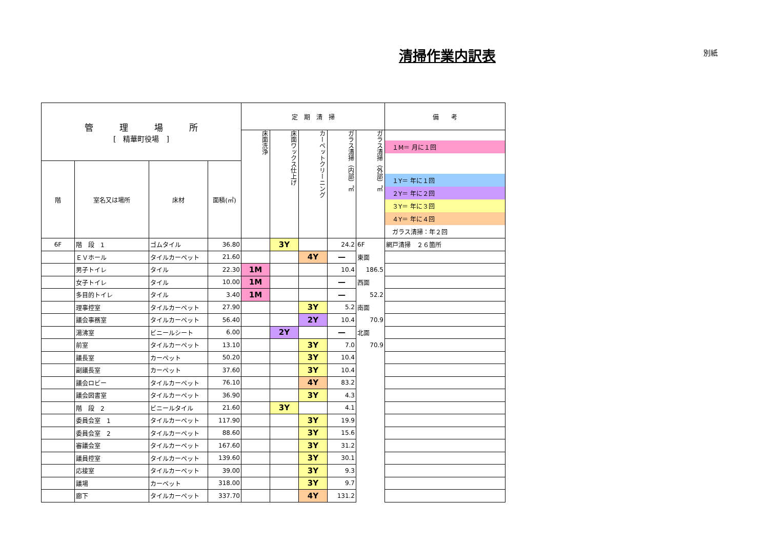清掃作業内訳表
別紙
| 管 理 場 所 [ 精華町役場 ] | | | | 定 期 清 掃 | | | | | 備 考 |
| --- | --- | --- | --- | --- | --- | --- | --- | --- | --- |
| | | | | 床面洗浄 | 床面ワックス仕上げ | カーペットクリーニング | ガラス清掃（内部）㎡ | ガラス清掃（外部）㎡ | １M＝ 月に１回 １Y＝ 年に１回 ２Y＝ 年に２回 ３Y＝ 年に３回 ４Y＝ 年に４回 ガラス清掃：年２回 |
| 階 | 室名又は場所 | 床材 | 面積(㎡) | | | | | | |
| 6F | 階 段 1 | ゴムタイル | 36.80 | | 3Y | | 24.2 | 6F | 網戸清掃 ２６箇所 |
| | ＥＶホール | タイルカーペット | 21.60 | | | 4Y | — | 東面 | |
| | 男子トイレ | タイル | 22.30 | 1M | | | 10.4 | 186.5 | |
| | 女子トイレ | タイル | 10.00 | 1M | | | — | 西面 | |
| | 多目的トイレ | タイル | 3.40 | 1M | | | — | 52.2 | |
| | 理事控室 | タイルカーペット | 27.90 | | | 3Y | 5.2 | 南面 | |
| | 議会事務室 | タイルカーペット | 56.40 | | | 2Y | 10.4 | 70.9 | |
| | 湯沸室 | ビニールシート | 6.00 | | 2Y | | — | 北面 | |
| | 前室 | タイルカーペット | 13.10 | | | 3Y | 7.0 | 70.9 | |
| | 議長室 | カーペット | 50.20 | | | 3Y | 10.4 | | |
| | 副議長室 | カーペット | 37.60 | | | 3Y | 10.4 | | |
| | 議会ロビー | タイルカーペット | 76.10 | | | 4Y | 83.2 | | |
| | 議会図書室 | タイルカーペット | 36.90 | | | 3Y | 4.3 | | |
| | 階 段 2 | ビニールタイル | 21.60 | | 3Y | | 4.1 | | |
| | 委員会室 1 | タイルカーペット | 117.90 | | | 3Y | 19.9 | | |
| | 委員会室 2 | タイルカーペット | 88.60 | | | 3Y | 15.6 | | |
| | 審議会室 | タイルカーペット | 167.60 | | | 3Y | 31.2 | | |
| | 議員控室 | タイルカーペット | 139.60 | | | 3Y | 30.1 | | |
| | 応接室 | タイルカーペット | 39.00 | | | 3Y | 9.3 | | |
| | 議場 | カーペット | 318.00 | | | 3Y | 9.7 | | |
| | 廊下 | タイルカーペット | 337.70 | | | 4Y | 131.2 | | |